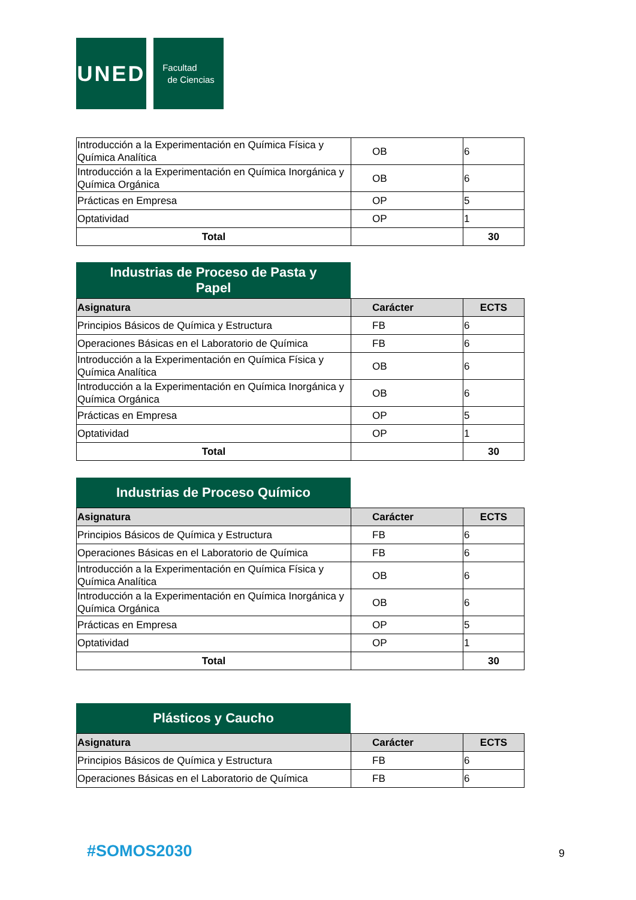UNED
Facultad
de Ciencias
| Introducción a la Experimentación en Química Física y Química Analítica | OB | 6 |
| Introducción a la Experimentación en Química Inorgánica y Química Orgánica | OB | 6 |
| Prácticas en Empresa | OP | 5 |
| Optatividad | OP | 1 |
| Total | | 30 |
Industrias de Proceso de Pasta y
Papel
| Asignatura | Carácter | ECTS |
| --- | --- | --- |
| Principios Básicos de Química y Estructura | FB | 6 |
| Operaciones Básicas en el Laboratorio de Química | FB | 6 |
| Introducción a la Experimentación en Química Física y Química Analítica | OB | 6 |
| Introducción a la Experimentación en Química Inorgánica y Química Orgánica | OB | 6 |
| Prácticas en Empresa | OP | 5 |
| Optatividad | OP | 1 |
| Total | | 30 |
Industrias de Proceso Químico
| Asignatura | Carácter | ECTS |
| --- | --- | --- |
| Principios Básicos de Química y Estructura | FB | 6 |
| Operaciones Básicas en el Laboratorio de Química | FB | 6 |
| Introducción a la Experimentación en Química Física y Química Analítica | OB | 6 |
| Introducción a la Experimentación en Química Inorgánica y Química Orgánica | OB | 6 |
| Prácticas en Empresa | OP | 5 |
| Optatividad | OP | 1 |
| Total | | 30 |
Plásticos y Caucho
| Asignatura | Carácter | ECTS |
| --- | --- | --- |
| Principios Básicos de Química y Estructura | FB | 6 |
| Operaciones Básicas en el Laboratorio de Química | FB | 6 |
#SOMOS2030 9